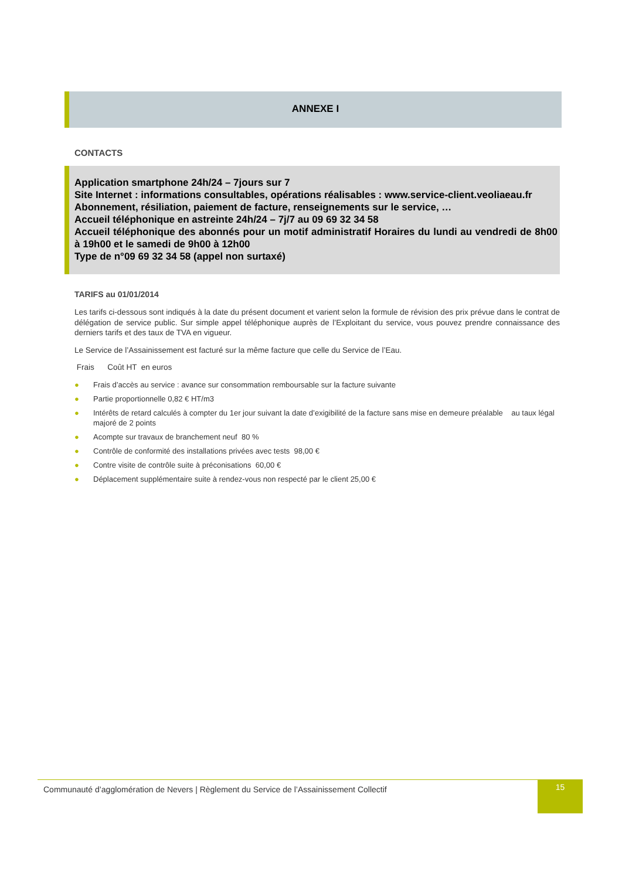ANNEXE I
CONTACTS
Application smartphone 24h/24 – 7jours sur 7
Site Internet : informations consultables, opérations réalisables : www.service-client.veoliaeau.fr
Abonnement, résiliation, paiement de facture, renseignements sur le service, …
Accueil téléphonique en astreinte 24h/24 – 7j/7 au 09 69 32 34 58
Accueil téléphonique des abonnés pour un motif administratif Horaires du lundi au vendredi de 8h00 à 19h00 et le samedi de 9h00 à 12h00
Type de n°09 69 32 34 58 (appel non surtaxé)
TARIFS au 01/01/2014
Les tarifs ci-dessous sont indiqués à la date du présent document et varient selon la formule de révision des prix prévue dans le contrat de délégation de service public. Sur simple appel téléphonique auprès de l’Exploitant du service, vous pouvez prendre connaissance des derniers tarifs et des taux de TVA en vigueur.
Le Service de l’Assainissement est facturé sur la même facture que celle du Service de l’Eau.
Frais Coût HT en euros
● Frais d’accès au service : avance sur consommation remboursable sur la facture suivante
● Partie proportionnelle 0,82 € HT/m3
● Intérêts de retard calculés à compter du 1er jour suivant la date d’exigibilité de la facture sans mise en demeure préalable au taux légal majoré de 2 points
● Acompte sur travaux de branchement neuf 80 %
● Contrôle de conformité des installations privées avec tests 98,00 €
● Contre visite de contrôle suite à préconisations 60,00 €
● Déplacement supplémentaire suite à rendez-vous non respecté par le client 25,00 €
Communauté d’agglomération de Nevers | Règlement du Service de l’Assainissement Collectif 15